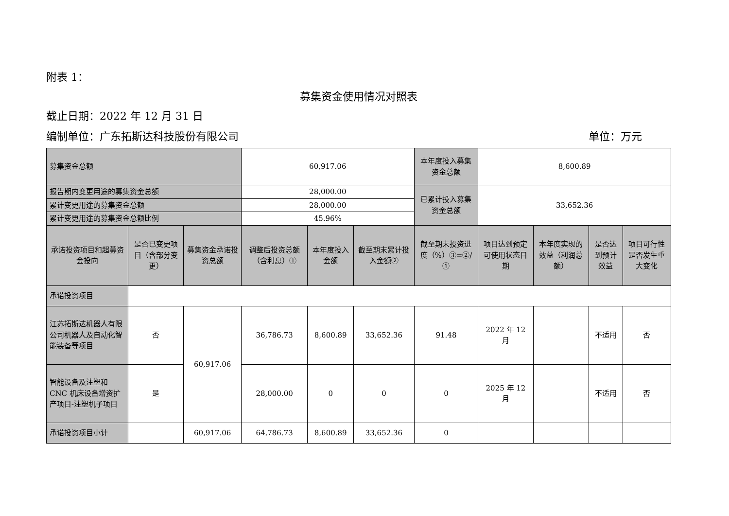附表 1：
募集资金使用情况对照表
截止日期：2022 年 12 月 31 日
编制单位：广东拓斯达科技股份有限公司 单位：万元
| 募集资金总额 | | | 60,917.06 | | | 本年度投入募集资金总额 | 8,600.89 | | | |
| 报告期内变更用途的募集资金总额 | | | 28,000.00 | | | 已累计投入募集资金总额 | 33,652.36 | | | |
| 累计变更用途的募集资金总额 | | | 28,000.00 | | | | | | | |
| 累计变更用途的募集资金总额比例 | | | 45.96% | | | | | | | |
| 承诺投资项目和超募资金投向 | 是否已变更项目（含部分变更） | 募集资金承诺投资总额 | 调整后投资总额（含利息）① | 本年度投入金额 | 截至期末累计投入金额② | 截至期末投资进度（%）③=②/① | 项目达到预定可使用状态日期 | 本年度实现的效益（利润总额） | 是否达到预计效益 | 项目可行性是否发生重大变化 |
| 承诺投资项目 | | | | | | | | | | |
| 江苏拓斯达机器人有限公司机器人及自动化智能装备等项目 | 否 | 60,917.06 | 36,786.73 | 8,600.89 | 33,652.36 | 91.48 | 2022 年 12 月 | | 不适用 | 否 |
| 智能设备及注塑和CNC 机床设备增资扩产项目-注塑机子项目 | 是 | | 28,000.00 | 0 | 0 | 0 | 2025 年 12 月 | | 不适用 | 否 |
| 承诺投资项目小计 | | 60,917.06 | 64,786.73 | 8,600.89 | 33,652.36 | 0 | | | | |